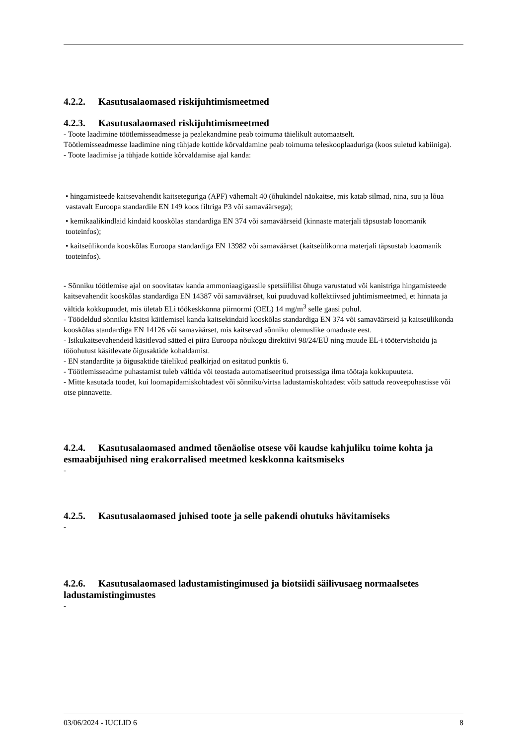4.2.2. Kasutusalaomased riskijuhtimismeetmed
4.2.3. Kasutusalaomased riskijuhtimismeetmed
- Toote laadimine töötlemisseadmesse ja pealekandmine peab toimuma täielikult automaatselt.
Töötlemisseadmesse laadimine ning tühjade kottide kõrvaldamine peab toimuma teleskooplaaduriga (koos suletud kabiiniga).
- Toote laadimise ja tühjade kottide kõrvaldamise ajal kanda:
• hingamisteede kaitsevahendit kaitseteguriga (APF) vähemalt 40 (õhukindel näokaitse, mis katab silmad, nina, suu ja lõua vastavalt Euroopa standardile EN 149 koos filtriga P3 või samaväärsega);
• kemikaalikindlaid kindaid kooskõlas standardiga EN 374 või samaväärseid (kinnaste materjali täpsustab loaomanik tooteinfos);
• kaitseülikonda kooskõlas Euroopa standardiga EN 13982 või samaväärset (kaitseülikonna materjali täpsustab loaomanik tooteinfos).
- Sõnniku töötlemise ajal on soovitatav kanda ammoniaagigaasile spetsiifilist õhuga varustatud või kanistriga hingamisteede kaitsevahendit kooskõlas standardiga EN 14387 või samaväärset, kui puuduvad kollektiivsed juhtimismeetmed, et hinnata ja vältida kokkupuudet, mis ületab ELi töökeskkonna piirnormi (OEL) 14 mg/m<sup>3</sup> selle gaasi puhul.
- Töödeldud sõnniku käsitsi käitlemisel kanda kaitsekindaid kooskõlas standardiga EN 374 või samaväärseid ja kaitseülikonda kooskõlas standardiga EN 14126 või samaväärset, mis kaitsevad sõnniku olemuslike omaduste eest.
- Isikukaitsevahendeid käsitlevad sätted ei piira Euroopa nõukogu direktiivi 98/24/EÜ ning muude EL-i töötervishoidu ja tööohutust käsitlevate õigusaktide kohaldamist.
- EN standardite ja õigusaktide täielikud pealkirjad on esitatud punktis 6.
- Töötlemisseadme puhastamist tuleb vältida või teostada automatiseeritud protsessiga ilma töötaja kokkupuuteta.
- Mitte kasutada toodet, kui loomapidamiskohtadest või sõnniku/virtsa ladustamiskohtadest võib sattuda reoveepuhastisse või otse pinnavette.
4.2.4. Kasutusalaomased andmed tõenäolise otsese või kaudse kahjuliku toime kohta ja esmaabijuhised ning erakorralised meetmed keskkonna kaitsmiseks
-
4.2.5. Kasutusalaomased juhised toote ja selle pakendi ohutuks hävitamiseks
-
4.2.6. Kasutusalaomased ladustamistingimused ja biotsiidi säilivusaeg normaalsetes ladustamistingimustes
-
03/06/2024 - IUCLID 6 8